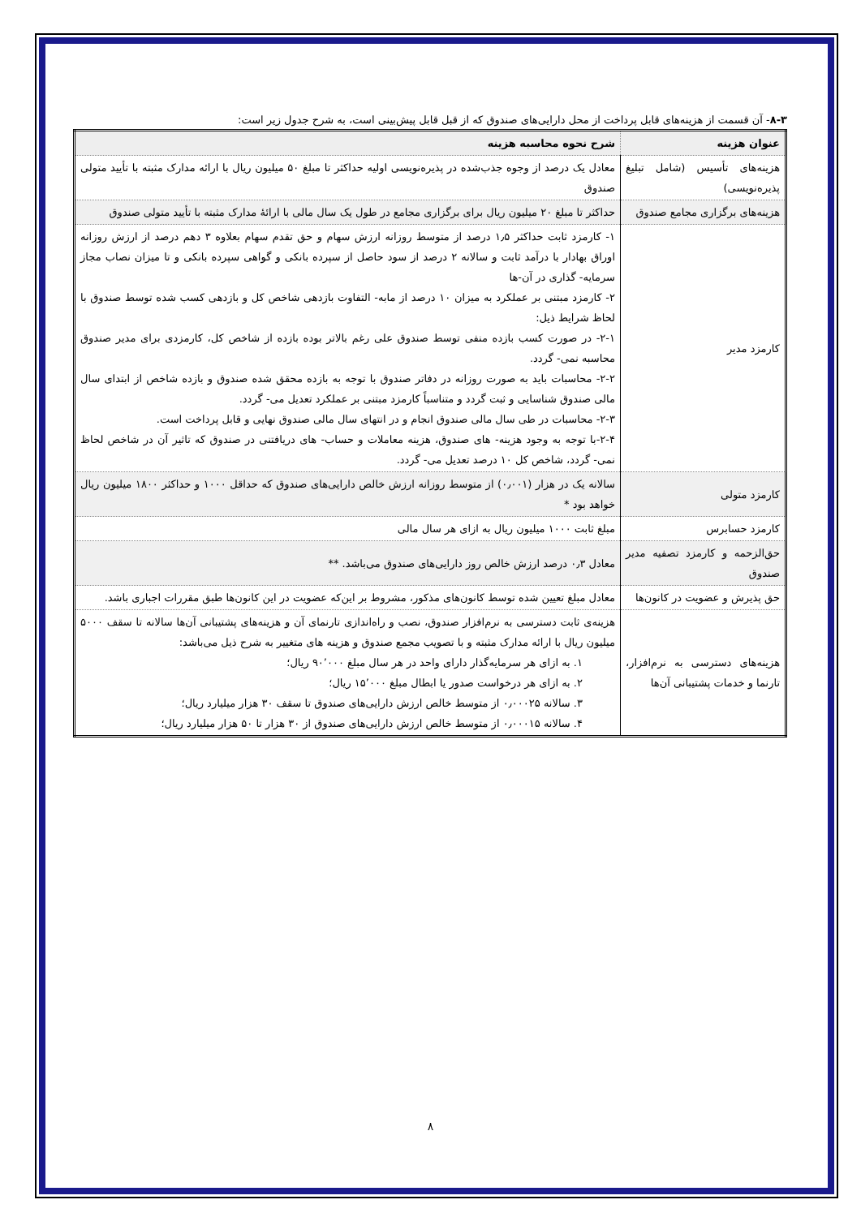۸-۳- آن قسمت از هزینه‌های قابل پرداخت از محل دارایی‌های صندوق که از قبل قابل پیش‌بینی است، به شرح جدول زیر است:
| عنوان هزینه | شرح نحوه محاسبه هزینه |
| --- | --- |
| هزینه‌های تأسیس (شامل تبلیغ پذیره‌نویسی) | معادل یک درصد از وجوه جذب‌شده در پذیره‌نویسی اولیه حداکثر تا مبلغ ۵۰ میلیون ریال با ارائه مدارک مثبته با تأیید متولی صندوق |
| هزینه‌های برگزاری مجامع صندوق | حداکثر تا مبلغ ۲۰ میلیون ریال برای برگزاری مجامع در طول یک سال مالی با ارائهٔ مدارک مثبته با تأیید متولی صندوق |
| کارمزد مدیر | ۱- کارمزد ثابت حداکثر ۱٫۵ درصد از متوسط روزانه ارزش سهام و حق تقدم سهام بعلاوه ۳ دهم درصد از ارزش روزانه اوراق بهادار با درآمد ثابت و سالانه ۲ درصد از سود حاصل از سپرده بانکی و گواهی سپرده بانکی و تا میزان نصاب مجاز سرمایه- گذاری در آن-ها ۲- کارمزد مبتنی بر عملکرد به میزان ۱۰ درصد از مابه- التفاوت بازدهی شاخص کل و بازدهی کسب شده توسط صندوق با لحاظ شرایط ذیل: ۲-۱- در صورت کسب بازده منفی توسط صندوق علی رغم بالاتر بوده بازده از شاخص کل، کارمزدی برای مدیر صندوق محاسبه نمی- گردد. ۲-۲- محاسبات باید به صورت روزانه در دفاتر صندوق با توجه به بازده محقق شده صندوق و بازده شاخص از ابتدای سال مالی صندوق شناسایی و ثبت گردد و متناسباً کارمزد مبتنی بر عملکرد تعدیل می- گردد. ۲-۳- محاسبات در طی سال مالی صندوق انجام و در انتهای سال مالی صندوق نهایی و قابل پرداخت است. ۲-۴-با توجه به وجود هزینه- های صندوق، هزینه معاملات و حساب- های دریافتنی در صندوق که تاثیر آن در شاخص لحاظ نمی- گردد، شاخص کل ۱۰ درصد تعدیل می- گردد. |
| کارمزد متولی | سالانه یک در هزار (۰٫۰۰۱) از متوسط روزانه ارزش خالص دارایی‌های صندوق که حداقل ۱۰۰۰ و حداکثر ۱۸۰۰ میلیون ریال خواهد بود * |
| کارمزد حسابرس | مبلغ ثابت ۱۰۰۰ میلیون ریال به ازای هر سال مالی |
| حق‌الزحمه و کارمزد تصفیه مدیر صندوق | معادل ۰٫۳ درصد ارزش خالص روز دارایی‌های صندوق می‌باشد. ** |
| حق پذیرش و عضویت در کانون‌ها | معادل مبلغ تعیین شده توسط کانون‌های مذکور، مشروط بر این‌که عضویت در این کانون‌ها طبق مقررات اجباری باشد. |
| هزینه‌های دسترسی به نرم‌افزار، تارنما و خدمات پشتیبانی آن‌ها | هزینه‌ی ثابت دسترسی به نرم‌افزار صندوق، نصب و راه‌اندازی تارنمای آن و هزینه‌های پشتیبانی آن‌ها سالانه تا سقف ۵۰۰۰ میلیون ریال با ارائه مدارک مثبته و با تصویب مجمع صندوق و هزینه های متغییر به شرح ذیل می‌باشد: ۱. به ازای هر سرمایه‌گذار دارای واحد در هر سال مبلغ ۹۰٬۰۰۰ ریال؛ ۲. به ازای هر درخواست صدور یا ابطال مبلغ ۱۵٬۰۰۰ ریال؛ ۳. سالانه ۰٫۰۰۰۲۵ از متوسط خالص ارزش دارایی‌های صندوق تا سقف ۳۰ هزار میلیارد ریال؛ ۴. سالانه ۰٫۰۰۰۱۵ از متوسط خالص ارزش دارایی‌های صندوق از ۳۰ هزار تا ۵۰ هزار میلیارد ریال؛ |
۸